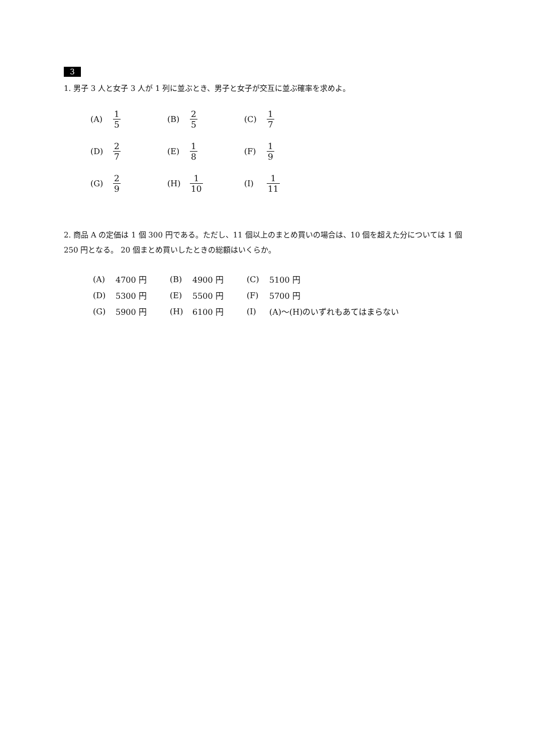3
1. 男子 3 人と女子 3 人が 1 列に並ぶとき、男子と女子が交互に並ぶ確率を求めよ。
| (A) | 1 5 | (B) | 2 5 | (C) | 1 7 |
| (D) | 2 7 | (E) | 1 8 | (F) | 1 9 |
| (G) | 2 9 | (H) | 1 10 | (I) | 1 11 |
2. 商品 A の定価は 1 個 300 円である。ただし、11 個以上のまとめ買いの場合は、10 個を超えた分については 1 個 250 円となる。 20 個まとめ買いしたときの総額はいくらか。
| (A) | 4700 円 | (B) | 4900 円 | (C) | 5100 円 |
| (D) | 5300 円 | (E) | 5500 円 | (F) | 5700 円 |
| (G) | 5900 円 | (H) | 6100 円 | (I) | (A)～(H)のいずれもあてはまらない |